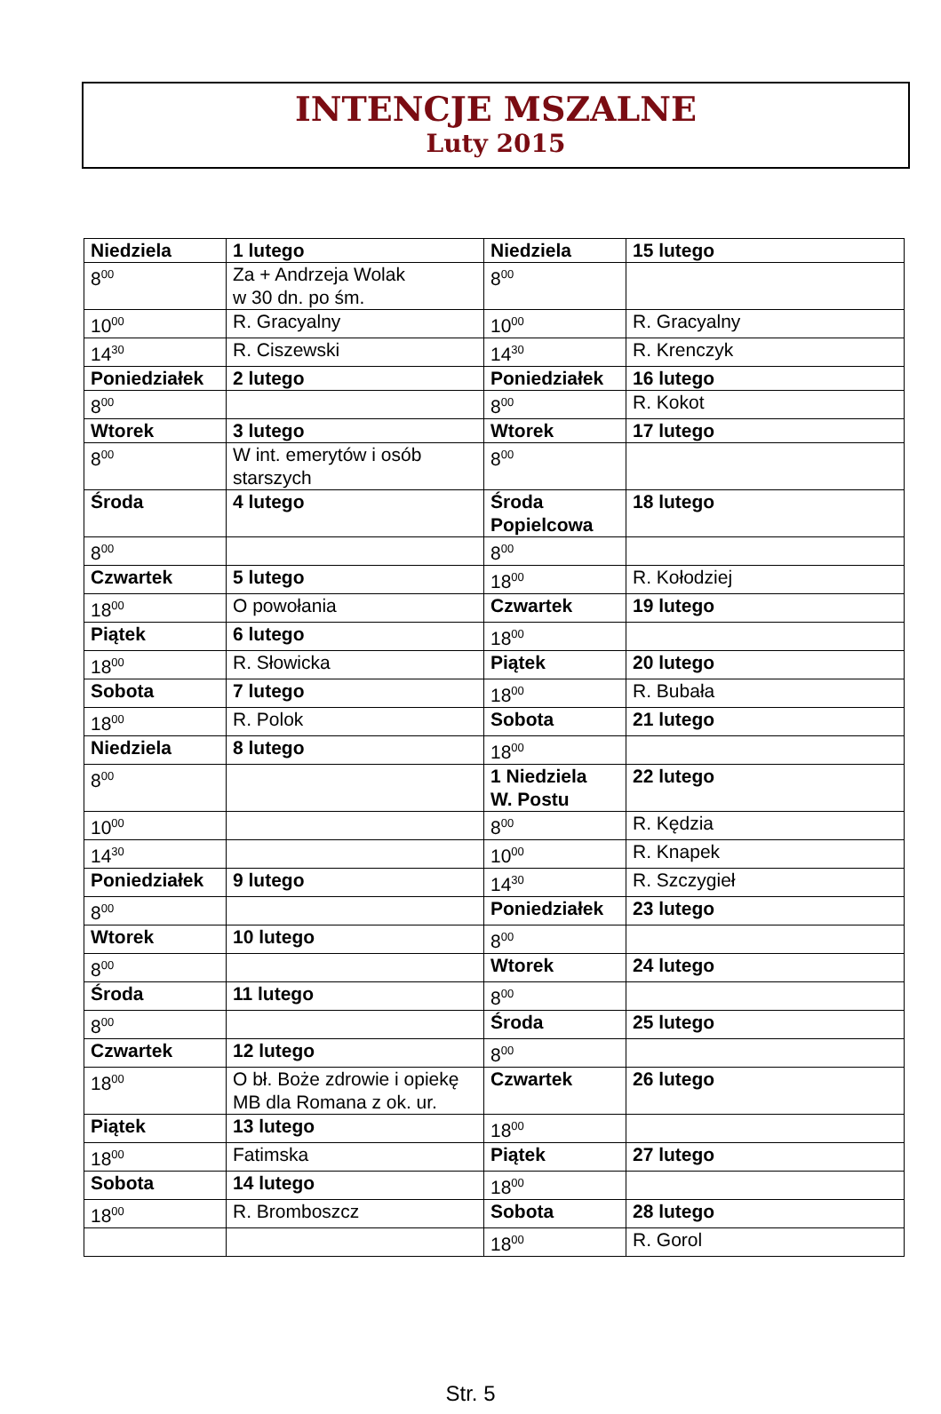INTENCJE MSZALNE
Luty 2015
| Niedziela | 1 lutego | Niedziela | 15 lutego |
| 8<sup>00</sup> | Za + Andrzeja Wolak w 30 dn. po śm. | 8<sup>00</sup> | |
| 10<sup>00</sup> | R. Gracyalny | 10<sup>00</sup> | R. Gracyalny |
| 14<sup>30</sup> | R. Ciszewski | 14<sup>30</sup> | R. Krenczyk |
| Poniedziałek | 2 lutego | Poniedziałek | 16 lutego |
| 8<sup>00</sup> | | 8<sup>00</sup> | R. Kokot |
| Wtorek | 3 lutego | Wtorek | 17 lutego |
| 8<sup>00</sup> | W int. emerytów i osób starszych | 8<sup>00</sup> | |
| Środa | 4 lutego | Środa Popielcowa | 18 lutego |
| 8<sup>00</sup> | | 8<sup>00</sup> | |
| Czwartek | 5 lutego | 18<sup>00</sup> | R. Kołodziej |
| 18<sup>00</sup> | O powołania | Czwartek | 19 lutego |
| Piątek | 6 lutego | 18<sup>00</sup> | |
| 18<sup>00</sup> | R. Słowicka | Piątek | 20 lutego |
| Sobota | 7 lutego | 18<sup>00</sup> | R. Bubała |
| 18<sup>00</sup> | R. Polok | Sobota | 21 lutego |
| Niedziela | 8 lutego | 18<sup>00</sup> | |
| 8<sup>00</sup> | | 1 Niedziela W. Postu | 22 lutego |
| 10<sup>00</sup> | | 8<sup>00</sup> | R. Kędzia |
| 14<sup>30</sup> | | 10<sup>00</sup> | R. Knapek |
| Poniedziałek | 9 lutego | 14<sup>30</sup> | R. Szczygieł |
| 8<sup>00</sup> | | Poniedziałek | 23 lutego |
| Wtorek | 10 lutego | 8<sup>00</sup> | |
| 8<sup>00</sup> | | Wtorek | 24 lutego |
| Środa | 11 lutego | 8<sup>00</sup> | |
| 8<sup>00</sup> | | Środa | 25 lutego |
| Czwartek | 12 lutego | 8<sup>00</sup> | |
| 18<sup>00</sup> | O bł. Boże zdrowie i opiekę MB dla Romana z ok. ur. | Czwartek | 26 lutego |
| Piątek | 13 lutego | 18<sup>00</sup> | |
| 18<sup>00</sup> | Fatimska | Piątek | 27 lutego |
| Sobota | 14 lutego | 18<sup>00</sup> | |
| 18<sup>00</sup> | R. Bromboszcz | Sobota | 28 lutego |
| | | 18<sup>00</sup> | R. Gorol |
Str. 5